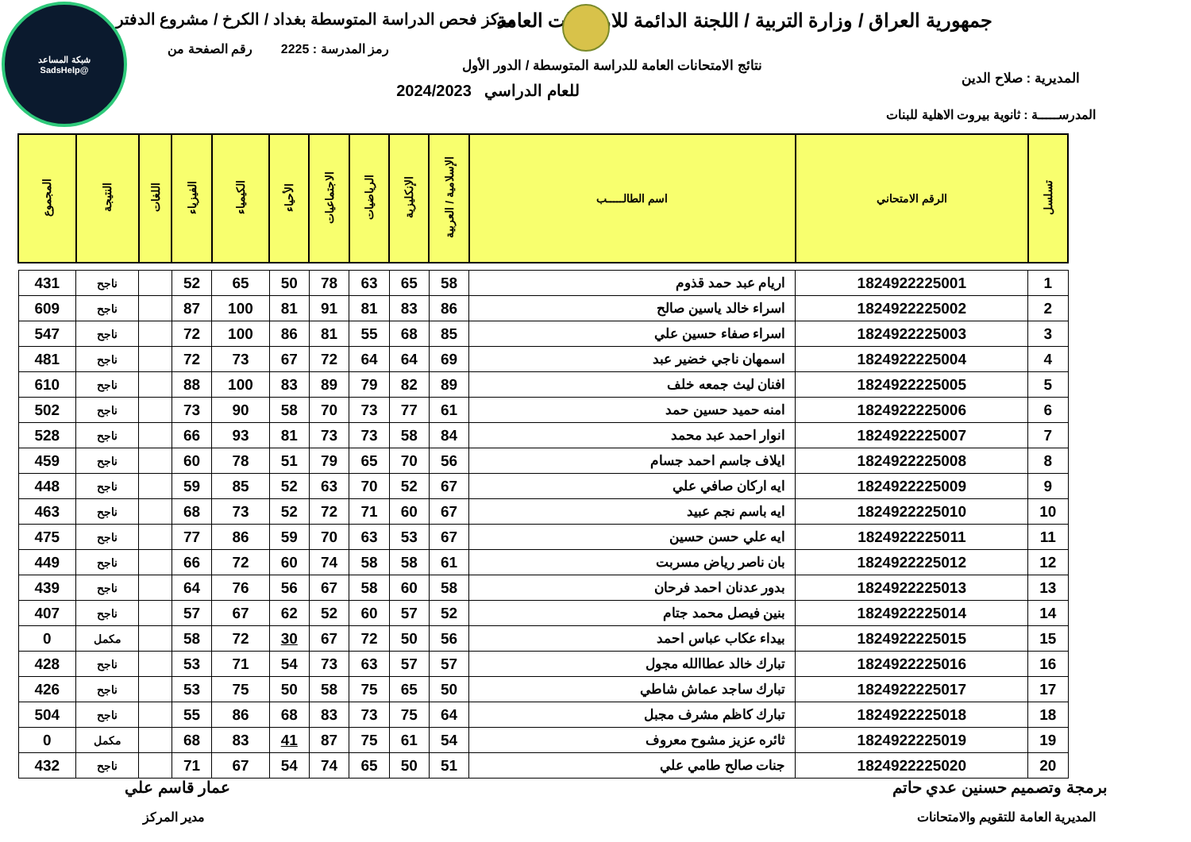جمهورية العراق / وزارة التربية / اللجنة الدائمة للامتحانات العامة
مركز فحص الدراسة المتوسطة بغداد / الكرخ / مشروع الدفتر
رمز المدرسة : 2225 رقم الصفحة من
نتائج الامتحانات العامة للدراسة المتوسطة / الدور الأول
المديرية : صلاح الدين
للعام الدراسي 2024/2023
المدرســـــة : ثانوية بيروت الاهلية للبنات
شبكة المساعد
@SadsHelp
| تسلسل | الرقم الامتحاني | اسم الطالـــــب | الإسلامية / العربية | الإنكليزية | الرياضيات | الاجتماعيات | الأحياء | الكيمياء | الفيزياء | اللغات | النتيجة | المجموع |
| --- | --- | --- | --- | --- | --- | --- | --- | --- | --- | --- | --- | --- |
| 1 | 1824922225001 | اريام عبد حمد قذوم | 58 | 65 | 63 | 78 | 50 | 65 | 52 | | ناجح | 431 |
| 2 | 1824922225002 | اسراء خالد ياسين صالح | 86 | 83 | 81 | 91 | 81 | 100 | 87 | | ناجح | 609 |
| 3 | 1824922225003 | اسراء صفاء حسين علي | 85 | 68 | 55 | 81 | 86 | 100 | 72 | | ناجح | 547 |
| 4 | 1824922225004 | اسمهان ناجي خضير عبد | 69 | 64 | 64 | 72 | 67 | 73 | 72 | | ناجح | 481 |
| 5 | 1824922225005 | افنان ليث جمعه خلف | 89 | 82 | 79 | 89 | 83 | 100 | 88 | | ناجح | 610 |
| 6 | 1824922225006 | امنه حميد حسين حمد | 61 | 77 | 73 | 70 | 58 | 90 | 73 | | ناجح | 502 |
| 7 | 1824922225007 | انوار احمد عبد محمد | 84 | 58 | 73 | 73 | 81 | 93 | 66 | | ناجح | 528 |
| 8 | 1824922225008 | ايلاف جاسم احمد جسام | 56 | 70 | 65 | 79 | 51 | 78 | 60 | | ناجح | 459 |
| 9 | 1824922225009 | ايه اركان صافي علي | 67 | 52 | 70 | 63 | 52 | 85 | 59 | | ناجح | 448 |
| 10 | 1824922225010 | ايه باسم نجم عبيد | 67 | 60 | 71 | 72 | 52 | 73 | 68 | | ناجح | 463 |
| 11 | 1824922225011 | ايه علي حسن حسين | 67 | 53 | 63 | 70 | 59 | 86 | 77 | | ناجح | 475 |
| 12 | 1824922225012 | بان ناصر رياض مسربت | 61 | 58 | 58 | 74 | 60 | 72 | 66 | | ناجح | 449 |
| 13 | 1824922225013 | بدور عدنان احمد فرحان | 58 | 60 | 58 | 67 | 56 | 76 | 64 | | ناجح | 439 |
| 14 | 1824922225014 | بنين فيصل محمد جتام | 52 | 57 | 60 | 52 | 62 | 67 | 57 | | ناجح | 407 |
| 15 | 1824922225015 | بيداء عكاب عباس احمد | 56 | 50 | 72 | 67 | 30 | 72 | 58 | | مكمل | 0 |
| 16 | 1824922225016 | تبارك خالد عطاالله مجول | 57 | 57 | 63 | 73 | 54 | 71 | 53 | | ناجح | 428 |
| 17 | 1824922225017 | تبارك ساجد عماش شاطي | 50 | 65 | 75 | 58 | 50 | 75 | 53 | | ناجح | 426 |
| 18 | 1824922225018 | تبارك كاظم مشرف مجبل | 64 | 75 | 73 | 83 | 68 | 86 | 55 | | ناجح | 504 |
| 19 | 1824922225019 | ثائره عزيز مشوح معروف | 54 | 61 | 75 | 87 | 41 | 83 | 68 | | مكمل | 0 |
| 20 | 1824922225020 | جنات صالح طامي علي | 51 | 50 | 65 | 74 | 54 | 67 | 71 | | ناجح | 432 |
برمجة وتصميم حسنين عدي حاتم عمار قاسم علي
المديرية العامة للتقويم والامتحانات
مدير المركز